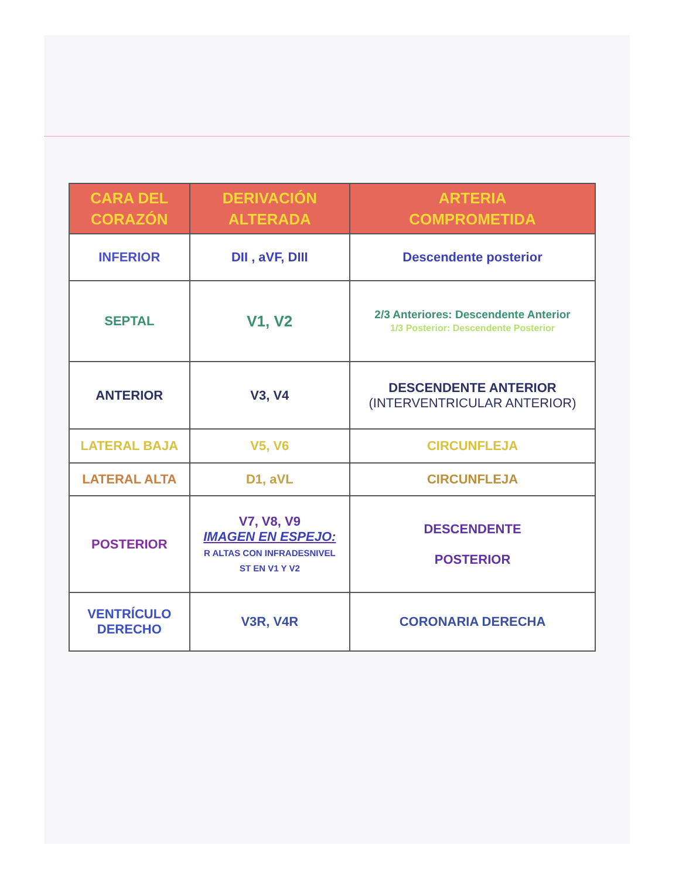| CARA DEL CORAZÓN | DERIVACIÓN ALTERADA | ARTERIA COMPROMETIDA |
| --- | --- | --- |
| INFERIOR | DII , aVF, DIII | Descendente posterior |
| SEPTAL | V1, V2 | 2/3 Anteriores: Descendente Anterior 1/3 Posterior: Descendente Posterior |
| ANTERIOR | V3, V4 | DESCENDENTE ANTERIOR (INTERVENTRICULAR ANTERIOR) |
| LATERAL BAJA | V5, V6 | CIRCUNFLEJA |
| LATERAL ALTA | D1, aVL | CIRCUNFLEJA |
| POSTERIOR | V7, V8, V9 IMAGEN EN ESPEJO: R ALTAS CON INFRADESNIVEL ST EN V1 Y V2 | DESCENDENTE POSTERIOR |
| VENTRÍCULO DERECHO | V3R, V4R | CORONARIA DERECHA |